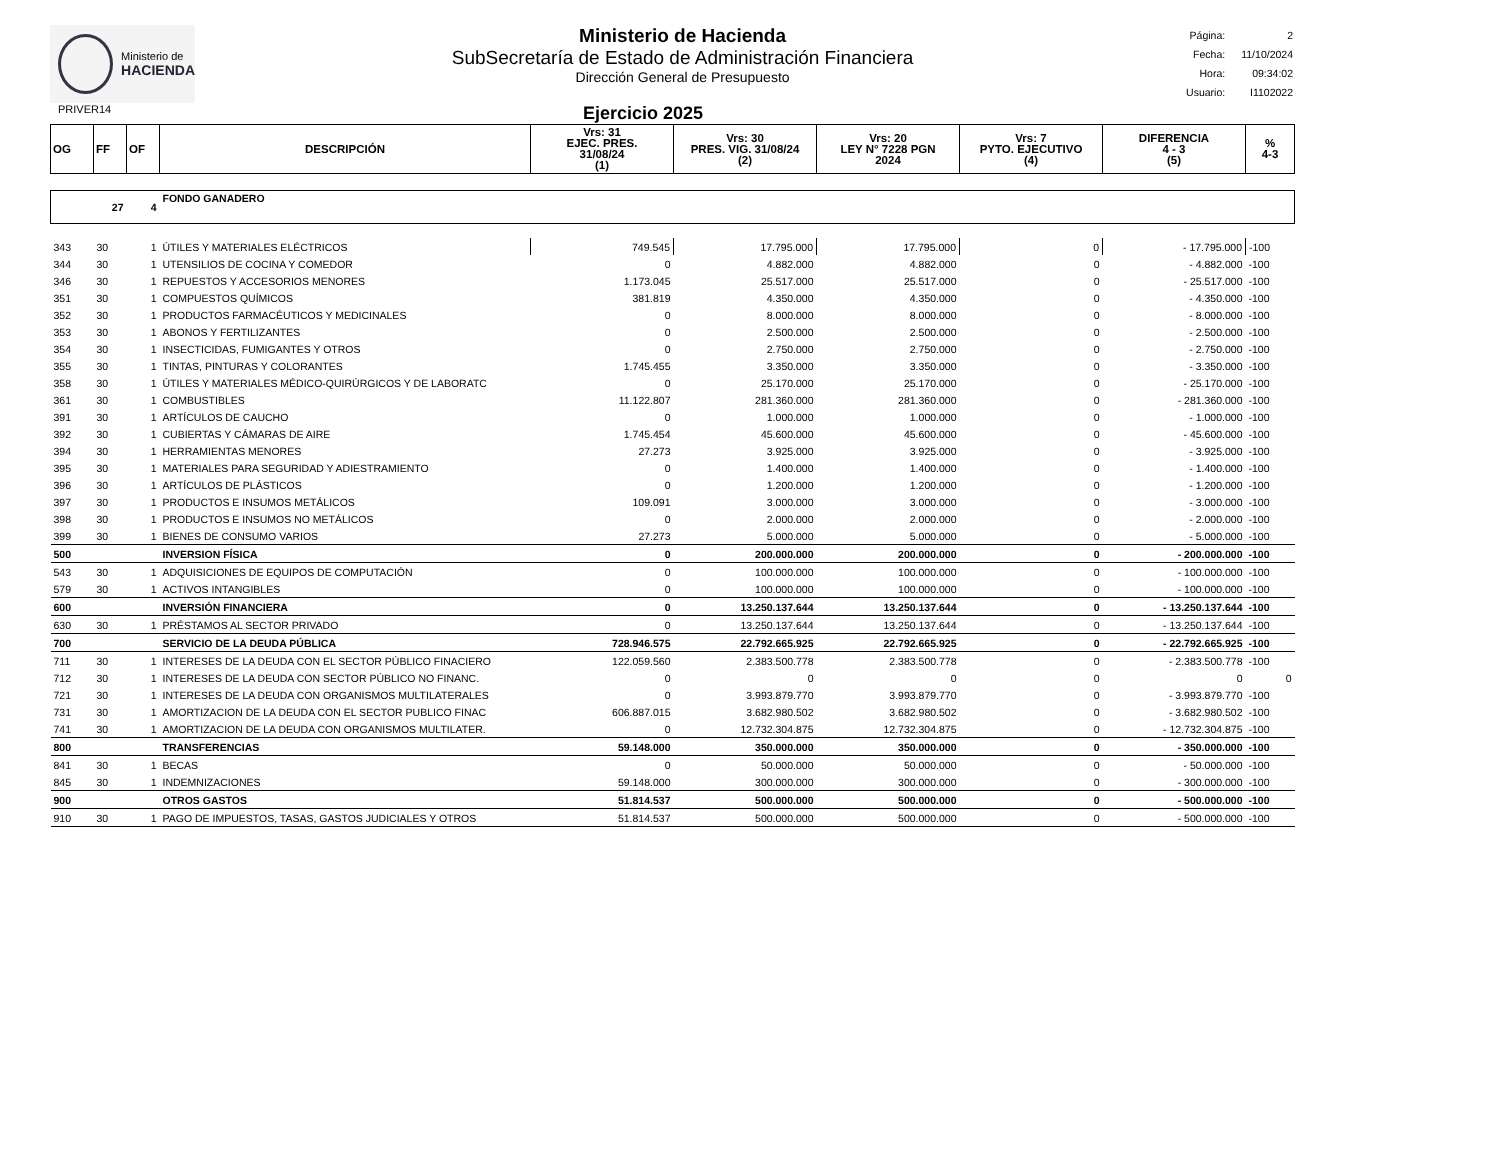Ministerio de
HACIENDA
Ministerio de Hacienda
SubSecretaría de Estado de Administración Financiera
Dirección General de Presupuesto
| Página: | 2 |
| Fecha: | 11/10/2024 |
| Hora: | 09:34:02 |
| Usuario: | I1102022 |
PRIVER14
Ejercicio 2025
| OG | FF | OF | DESCRIPCIÓN | Vrs: 31 EJEC. PRES. 31/08/24 (1) | Vrs: 30 PRES. VIG. 31/08/24 (2) | Vrs: 20 LEY N° 7228 PGN 2024 | Vrs: 7 PYTO. EJECUTIVO (4) | DIFERENCIA 4 - 3 (5) | % 4-3 |
| --- | --- | --- | --- | --- | --- | --- | --- | --- | --- |
| | 27 | 4 | FONDO GANADERO | | | | | | |
| 343 | 30 | 1 | ÚTILES Y MATERIALES ELÉCTRICOS | 749.545 | 17.795.000 | 17.795.000 | 0 | - 17.795.000 | -100 |
| 344 | 30 | 1 | UTENSILIOS DE COCINA Y COMEDOR | 0 | 4.882.000 | 4.882.000 | 0 | - 4.882.000 | -100 |
| 346 | 30 | 1 | REPUESTOS Y ACCESORIOS MENORES | 1.173.045 | 25.517.000 | 25.517.000 | 0 | - 25.517.000 | -100 |
| 351 | 30 | 1 | COMPUESTOS QUÍMICOS | 381.819 | 4.350.000 | 4.350.000 | 0 | - 4.350.000 | -100 |
| 352 | 30 | 1 | PRODUCTOS FARMACÉUTICOS Y MEDICINALES | 0 | 8.000.000 | 8.000.000 | 0 | - 8.000.000 | -100 |
| 353 | 30 | 1 | ABONOS Y FERTILIZANTES | 0 | 2.500.000 | 2.500.000 | 0 | - 2.500.000 | -100 |
| 354 | 30 | 1 | INSECTICIDAS, FUMIGANTES Y OTROS | 0 | 2.750.000 | 2.750.000 | 0 | - 2.750.000 | -100 |
| 355 | 30 | 1 | TINTAS, PINTURAS Y COLORANTES | 1.745.455 | 3.350.000 | 3.350.000 | 0 | - 3.350.000 | -100 |
| 358 | 30 | 1 | ÚTILES Y MATERIALES MÉDICO-QUIRÚRGICOS Y DE LABORATC | 0 | 25.170.000 | 25.170.000 | 0 | - 25.170.000 | -100 |
| 361 | 30 | 1 | COMBUSTIBLES | 11.122.807 | 281.360.000 | 281.360.000 | 0 | - 281.360.000 | -100 |
| 391 | 30 | 1 | ARTÍCULOS DE CAUCHO | 0 | 1.000.000 | 1.000.000 | 0 | - 1.000.000 | -100 |
| 392 | 30 | 1 | CUBIERTAS Y CÁMARAS DE AIRE | 1.745.454 | 45.600.000 | 45.600.000 | 0 | - 45.600.000 | -100 |
| 394 | 30 | 1 | HERRAMIENTAS MENORES | 27.273 | 3.925.000 | 3.925.000 | 0 | - 3.925.000 | -100 |
| 395 | 30 | 1 | MATERIALES PARA SEGURIDAD Y ADIESTRAMIENTO | 0 | 1.400.000 | 1.400.000 | 0 | - 1.400.000 | -100 |
| 396 | 30 | 1 | ARTÍCULOS DE PLÁSTICOS | 0 | 1.200.000 | 1.200.000 | 0 | - 1.200.000 | -100 |
| 397 | 30 | 1 | PRODUCTOS E INSUMOS METÁLICOS | 109.091 | 3.000.000 | 3.000.000 | 0 | - 3.000.000 | -100 |
| 398 | 30 | 1 | PRODUCTOS E INSUMOS NO METÁLICOS | 0 | 2.000.000 | 2.000.000 | 0 | - 2.000.000 | -100 |
| 399 | 30 | 1 | BIENES DE CONSUMO VARIOS | 27.273 | 5.000.000 | 5.000.000 | 0 | - 5.000.000 | -100 |
| 500 | | | INVERSION FÍSICA | 0 | 200.000.000 | 200.000.000 | 0 | - 200.000.000 | -100 |
| 543 | 30 | 1 | ADQUISICIONES DE EQUIPOS DE COMPUTACIÓN | 0 | 100.000.000 | 100.000.000 | 0 | - 100.000.000 | -100 |
| 579 | 30 | 1 | ACTIVOS INTANGIBLES | 0 | 100.000.000 | 100.000.000 | 0 | - 100.000.000 | -100 |
| 600 | | | INVERSIÓN FINANCIERA | 0 | 13.250.137.644 | 13.250.137.644 | 0 | - 13.250.137.644 | -100 |
| 630 | 30 | 1 | PRÉSTAMOS AL SECTOR PRIVADO | 0 | 13.250.137.644 | 13.250.137.644 | 0 | - 13.250.137.644 | -100 |
| 700 | | | SERVICIO DE LA DEUDA PÚBLICA | 728.946.575 | 22.792.665.925 | 22.792.665.925 | 0 | - 22.792.665.925 | -100 |
| 711 | 30 | 1 | INTERESES DE LA DEUDA CON EL SECTOR PÚBLICO FINACIERO | 122.059.560 | 2.383.500.778 | 2.383.500.778 | 0 | - 2.383.500.778 | -100 |
| 712 | 30 | 1 | INTERESES DE LA DEUDA CON SECTOR PÚBLICO NO FINANC. | 0 | 0 | 0 | 0 | 0 | 0 |
| 721 | 30 | 1 | INTERESES DE LA DEUDA CON ORGANISMOS MULTILATERALES | 0 | 3.993.879.770 | 3.993.879.770 | 0 | - 3.993.879.770 | -100 |
| 731 | 30 | 1 | AMORTIZACION DE LA DEUDA CON EL SECTOR PUBLICO FINAC | 606.887.015 | 3.682.980.502 | 3.682.980.502 | 0 | - 3.682.980.502 | -100 |
| 741 | 30 | 1 | AMORTIZACION DE LA DEUDA CON ORGANISMOS MULTILATER. | 0 | 12.732.304.875 | 12.732.304.875 | 0 | - 12.732.304.875 | -100 |
| 800 | | | TRANSFERENCIAS | 59.148.000 | 350.000.000 | 350.000.000 | 0 | - 350.000.000 | -100 |
| 841 | 30 | 1 | BECAS | 0 | 50.000.000 | 50.000.000 | 0 | - 50.000.000 | -100 |
| 845 | 30 | 1 | INDEMNIZACIONES | 59.148.000 | 300.000.000 | 300.000.000 | 0 | - 300.000.000 | -100 |
| 900 | | | OTROS GASTOS | 51.814.537 | 500.000.000 | 500.000.000 | 0 | - 500.000.000 | -100 |
| 910 | 30 | 1 | PAGO DE IMPUESTOS, TASAS, GASTOS JUDICIALES Y OTROS | 51.814.537 | 500.000.000 | 500.000.000 | 0 | - 500.000.000 | -100 |